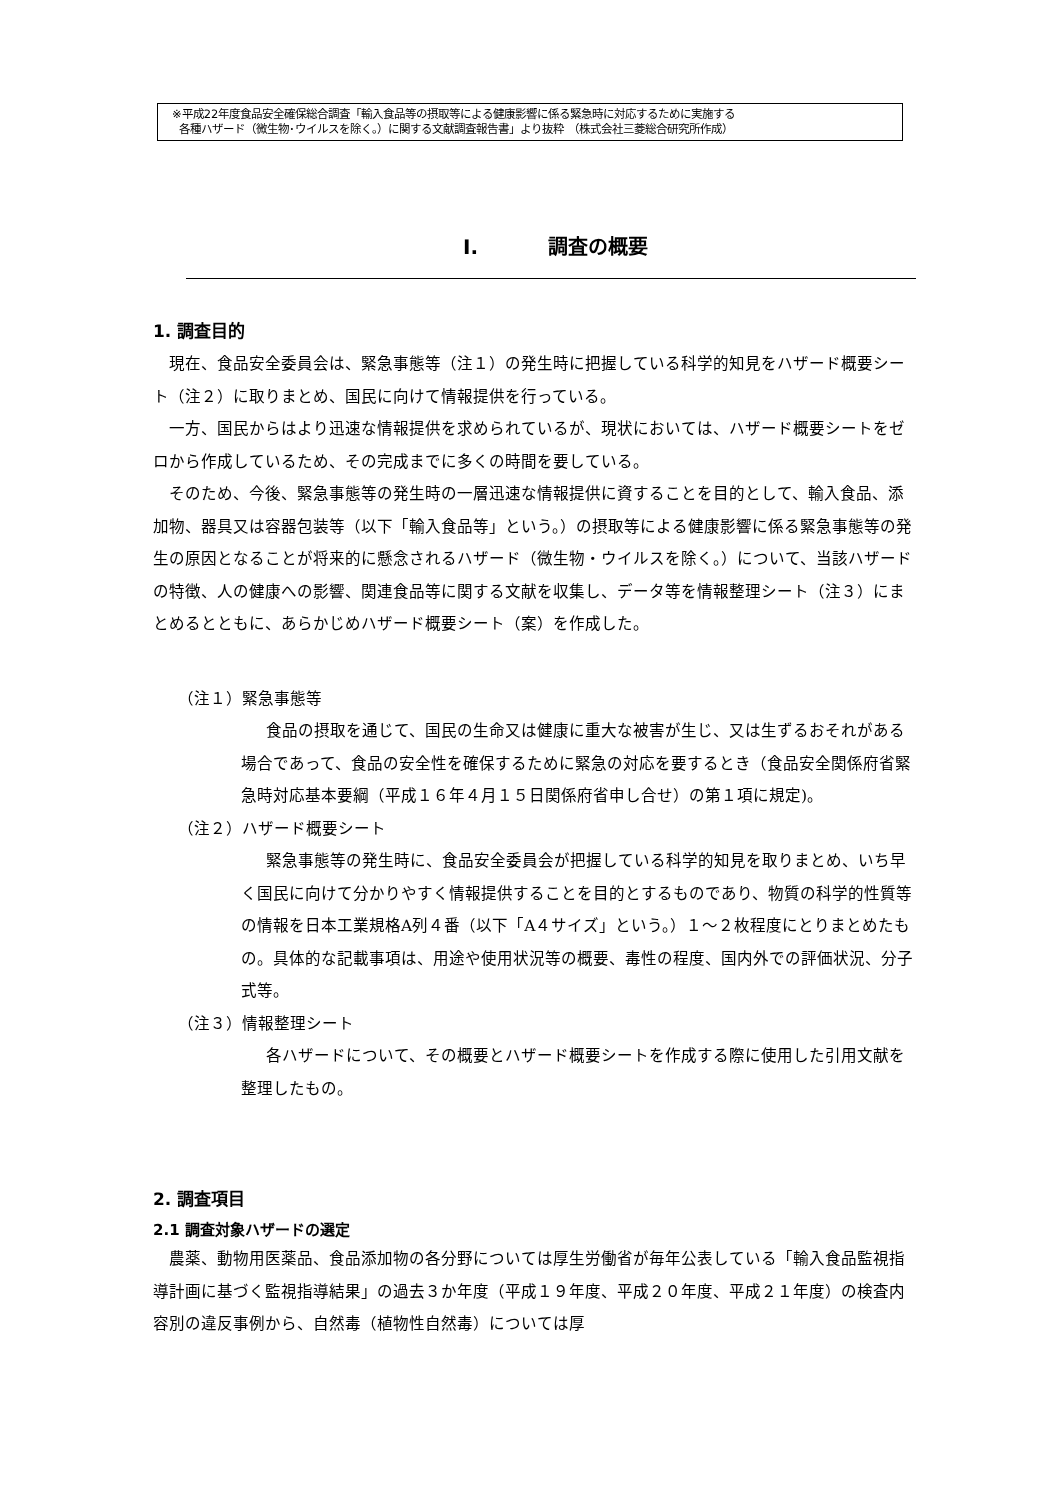※平成22年度食品安全確保総合調査「輸入食品等の摂取等による健康影響に係る緊急時に対応するために実施する
各種ハザード（微生物･ウイルスを除く。）に関する文献調査報告書」より抜粋 （株式会社三菱総合研究所作成）
I. 調査の概要
1. 調査目的
現在、食品安全委員会は、緊急事態等（注１）の発生時に把握している科学的知見をハザード概要シート（注２）に取りまとめ、国民に向けて情報提供を行っている。
一方、国民からはより迅速な情報提供を求められているが、現状においては、ハザード概要シートをゼロから作成しているため、その完成までに多くの時間を要している。
そのため、今後、緊急事態等の発生時の一層迅速な情報提供に資することを目的として、輸入食品、添加物、器具又は容器包装等（以下「輸入食品等」という。）の摂取等による健康影響に係る緊急事態等の発生の原因となることが将来的に懸念されるハザード（微生物・ウイルスを除く。）について、当該ハザードの特徴、人の健康への影響、関連食品等に関する文献を収集し、データ等を情報整理シート（注３）にまとめるとともに、あらかじめハザード概要シート（案）を作成した。
（注１）緊急事態等
食品の摂取を通じて、国民の生命又は健康に重大な被害が生じ、又は生ずるおそれがある場合であって、食品の安全性を確保するために緊急の対応を要するとき（食品安全関係府省緊急時対応基本要綱（平成１６年４月１５日関係府省申し合せ）の第１項に規定)。
（注２）ハザード概要シート
緊急事態等の発生時に、食品安全委員会が把握している科学的知見を取りまとめ、いち早く国民に向けて分かりやすく情報提供することを目的とするものであり、物質の科学的性質等の情報を日本工業規格A列４番（以下「A４サイズ」という。）１～２枚程度にとりまとめたもの。具体的な記載事項は、用途や使用状況等の概要、毒性の程度、国内外での評価状況、分子式等。
（注３）情報整理シート
各ハザードについて、その概要とハザード概要シートを作成する際に使用した引用文献を整理したもの。
2. 調査項目
2.1 調査対象ハザードの選定
農薬、動物用医薬品、食品添加物の各分野については厚生労働省が毎年公表している「輸入食品監視指導計画に基づく監視指導結果」の過去３か年度（平成１９年度、平成２０年度、平成２１年度）の検査内容別の違反事例から、自然毒（植物性自然毒）については厚